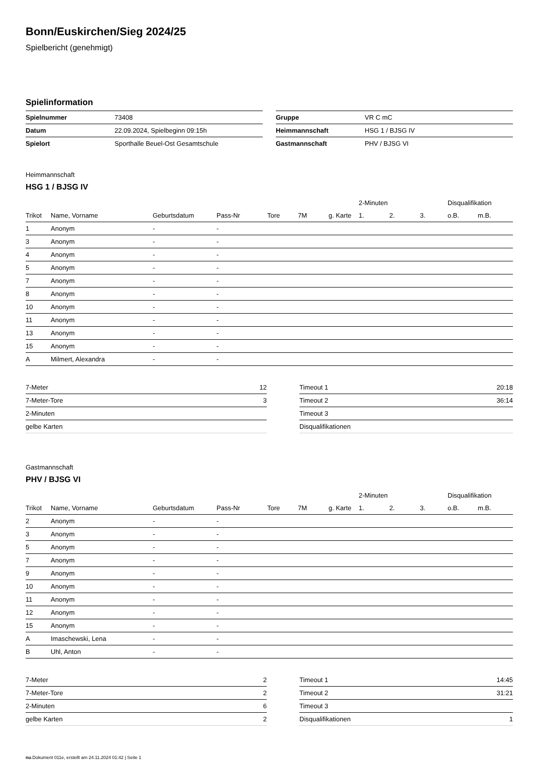Bonn/Euskirchen/Sieg 2024/25
Spielbericht (genehmigt)
Spielinformation
| Spielnummer | 73408 |
| Datum | 22.09.2024, Spielbeginn 09:15h |
| Spielort | Sporthalle Beuel-Ost Gesamtschule |
| Gruppe | VR C mC |
| Heimmannschaft | HSG 1 / BJSG IV |
| Gastmannschaft | PHV / BJSG VI |
Heimmannschaft
HSG 1 / BJSG IV
| | | | | | | | 2-Minuten | | | Disqualifikation | |
| --- | --- | --- | --- | --- | --- | --- | --- | --- | --- | --- | --- |
| Trikot | Name, Vorname | Geburtsdatum | Pass-Nr | Tore | 7M | g. Karte | 1. | 2. | 3. | o.B. | m.B. |
| 1 | Anonym | - | - | | | | | | | | |
| 3 | Anonym | - | - | | | | | | | | |
| 4 | Anonym | - | - | | | | | | | | |
| 5 | Anonym | - | - | | | | | | | | |
| 7 | Anonym | - | - | | | | | | | | |
| 8 | Anonym | - | - | | | | | | | | |
| 10 | Anonym | - | - | | | | | | | | |
| 11 | Anonym | - | - | | | | | | | | |
| 13 | Anonym | - | - | | | | | | | | |
| 15 | Anonym | - | - | | | | | | | | |
| A | Milmert, Alexandra | - | - | | | | | | | | |
| 7-Meter | 12 |
| 7-Meter-Tore | 3 |
| 2-Minuten | |
| gelbe Karten | |
| Timeout 1 | 20:18 |
| Timeout 2 | 36:14 |
| Timeout 3 | |
| Disqualifikationen | |
Gastmannschaft
PHV / BJSG VI
| | | | | | | | 2-Minuten | | | Disqualifikation | |
| --- | --- | --- | --- | --- | --- | --- | --- | --- | --- | --- | --- |
| Trikot | Name, Vorname | Geburtsdatum | Pass-Nr | Tore | 7M | g. Karte | 1. | 2. | 3. | o.B. | m.B. |
| 2 | Anonym | - | - | | | | | | | | |
| 3 | Anonym | - | - | | | | | | | | |
| 5 | Anonym | - | - | | | | | | | | |
| 7 | Anonym | - | - | | | | | | | | |
| 9 | Anonym | - | - | | | | | | | | |
| 10 | Anonym | - | - | | | | | | | | |
| 11 | Anonym | - | - | | | | | | | | |
| 12 | Anonym | - | - | | | | | | | | |
| 15 | Anonym | - | - | | | | | | | | |
| A | Imaschewski, Lena | - | - | | | | | | | | |
| B | Uhl, Anton | - | - | | | | | | | | |
| 7-Meter | 2 |
| 7-Meter-Tore | 2 |
| 2-Minuten | 6 |
| gelbe Karten | 2 |
| Timeout 1 | 14:45 |
| Timeout 2 | 31:21 |
| Timeout 3 | |
| Disqualifikationen | 1 |
nu.Dokument 011e, erstellt am 24.11.2024 01:42 | Seite 1